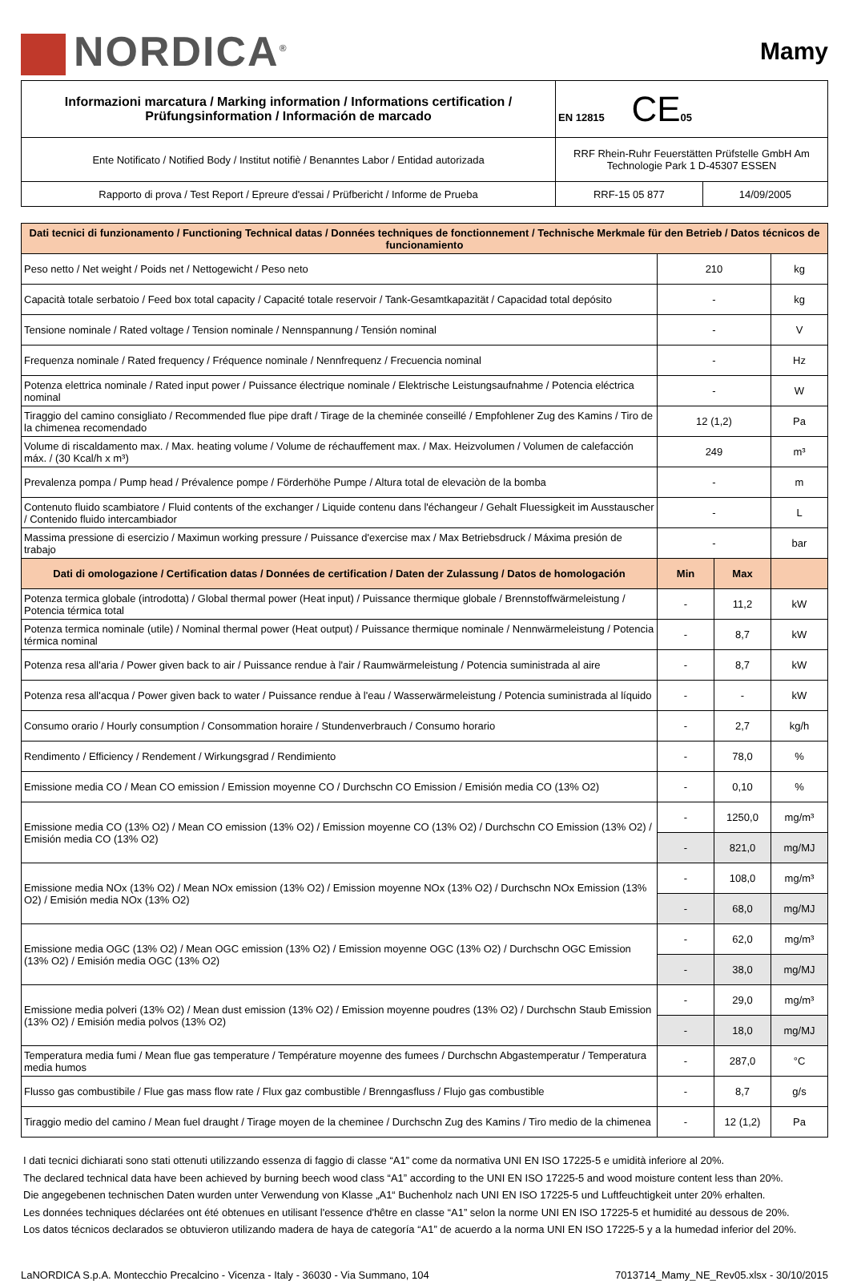NORDICA<sup>®</sup>
Mamy
| Informazioni marcatura / Marking information / Informations certification / Prüfungsinformation / Información de marcado | EN 12815 CE 05 | |
| Ente Notificato / Notified Body / Institut notifiè / Benanntes Labor / Entidad autorizada | RRF Rhein-Ruhr Feuerstätten Prüfstelle GmbH Am Technologie Park 1 D-45307 ESSEN | |
| Rapporto di prova / Test Report / Epreure d'essai / Prüfbericht / Informe de Prueba | RRF-15 05 877 | 14/09/2005 |
| Dati tecnici di funzionamento / Functioning Technical datas / Données techniques de fonctionnement / Technische Merkmale für den Betrieb / Datos técnicos de funcionamiento | | | |
| Peso netto / Net weight / Poids net / Nettogewicht / Peso neto | 210 | | kg |
| Capacità totale serbatoio / Feed box total capacity / Capacité totale reservoir / Tank-Gesamtkapazität / Capacidad total depósito | - | | kg |
| Tensione nominale / Rated voltage / Tension nominale / Nennspannung / Tensión nominal | - | | V |
| Frequenza nominale / Rated frequency / Fréquence nominale / Nennfrequenz / Frecuencia nominal | - | | Hz |
| Potenza elettrica nominale / Rated input power / Puissance électrique nominale / Elektrische Leistungsaufnahme / Potencia eléctrica nominal | - | | W |
| Tiraggio del camino consigliato / Recommended flue pipe draft / Tirage de la cheminée conseillé / Empfohlener Zug des Kamins / Tiro de la chimenea recomendado | 12 (1,2) | | Pa |
| Volume di riscaldamento max. / Max. heating volume / Volume de réchauffement max. / Max. Heizvolumen / Volumen de calefacción máx. / (30 Kcal/h x m³) | 249 | | m³ |
| Prevalenza pompa / Pump head / Prévalence pompe / Förderhöhe Pumpe / Altura total de elevaciòn de la bomba | - | | m |
| Contenuto fluido scambiatore / Fluid contents of the exchanger / Liquide contenu dans l'échangeur / Gehalt Fluessigkeit im Ausstauscher / Contenido fluido intercambiador | - | | L |
| Massima pressione di esercizio / Maximun working pressure / Puissance d'exercise max / Max Betriebsdruck / Máxima presión de trabajo | - | | bar |
| Dati di omologazione / Certification datas / Données de certification / Daten der Zulassung / Datos de homologación | Min | Max | |
| Potenza termica globale (introdotta) / Global thermal power (Heat input) / Puissance thermique globale / Brennstoffwärmeleistung / Potencia térmica total | - | 11,2 | kW |
| Potenza termica nominale (utile) / Nominal thermal power (Heat output) / Puissance thermique nominale / Nennwärmeleistung / Potencia térmica nominal | - | 8,7 | kW |
| Potenza resa all'aria / Power given back to air / Puissance rendue à l'air / Raumwärmeleistung / Potencia suministrada al aire | - | 8,7 | kW |
| Potenza resa all'acqua / Power given back to water / Puissance rendue à l'eau / Wasserwärmeleistung / Potencia suministrada al líquido | - | - | kW |
| Consumo orario / Hourly consumption / Consommation horaire / Stundenverbrauch / Consumo horario | - | 2,7 | kg/h |
| Rendimento / Efficiency / Rendement / Wirkungsgrad / Rendimiento | - | 78,0 | % |
| Emissione media CO / Mean CO emission / Emission moyenne CO / Durchschn CO Emission / Emisión media CO (13% O2) | - | 0,10 | % |
| Emissione media CO (13% O2) / Mean CO emission (13% O2) / Emission moyenne CO (13% O2) / Durchschn CO Emission (13% O2) / Emisión media CO (13% O2) | - | 1250,0 | mg/m³ |
| | - | 821,0 | mg/MJ |
| Emissione media NOx (13% O2) / Mean NOx emission (13% O2) / Emission moyenne NOx (13% O2) / Durchschn NOx Emission (13% O2) / Emisión media NOx (13% O2) | - | 108,0 | mg/m³ |
| | - | 68,0 | mg/MJ |
| Emissione media OGC (13% O2) / Mean OGC emission (13% O2) / Emission moyenne OGC (13% O2) / Durchschn OGC Emission (13% O2) / Emisión media OGC (13% O2) | - | 62,0 | mg/m³ |
| | - | 38,0 | mg/MJ |
| Emissione media polveri (13% O2) / Mean dust emission (13% O2) / Emission moyenne poudres (13% O2) / Durchschn Staub Emission (13% O2) / Emisión media polvos (13% O2) | - | 29,0 | mg/m³ |
| | - | 18,0 | mg/MJ |
| Temperatura media fumi / Mean flue gas temperature / Température moyenne des fumees / Durchschn Abgastemperatur / Temperatura media humos | - | 287,0 | °C |
| Flusso gas combustibile / Flue gas mass flow rate / Flux gaz combustible / Brenngasfluss / Flujo gas combustible | - | 8,7 | g/s |
| Tiraggio medio del camino / Mean fuel draught / Tirage moyen de la cheminee / Durchschn Zug des Kamins / Tiro medio de la chimenea | - | 12 (1,2) | Pa |
I dati tecnici dichiarati sono stati ottenuti utilizzando essenza di faggio di classe “A1” come da normativa UNI EN ISO 17225-5 e umidità inferiore al 20%.
The declared technical data have been achieved by burning beech wood class “A1” according to the UNI EN ISO 17225-5 and wood moisture content less than 20%.
Die angegebenen technischen Daten wurden unter Verwendung von Klasse „A1“ Buchenholz nach UNI EN ISO 17225-5 und Luftfeuchtigkeit unter 20% erhalten.
Les données techniques déclarées ont été obtenues en utilisant l'essence d'hêtre en classe “A1” selon la norme UNI EN ISO 17225-5 et humidité au dessous de 20%.
Los datos técnicos declarados se obtuvieron utilizando madera de haya de categoría “A1” de acuerdo a la norma UNI EN ISO 17225-5 y a la humedad inferior del 20%.
LaNORDICA S.p.A. Montecchio Precalcino - Vicenza - Italy - 36030 - Via Summano, 104 7013714_Mamy_NE_Rev05.xlsx - 30/10/2015